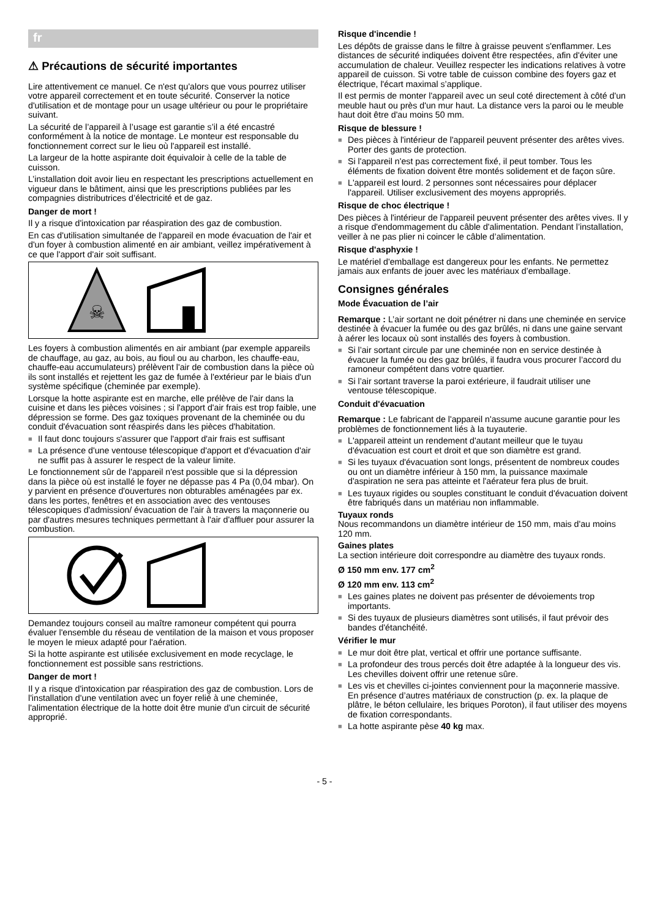fr
⚠ Précautions de sécurité importantes
Lire attentivement ce manuel. Ce n'est qu'alors que vous pourrez utiliser votre appareil correctement et en toute sécurité. Conserver la notice d'utilisation et de montage pour un usage ultérieur ou pour le propriétaire suivant.
La sécurité de l’appareil à l’usage est garantie s’il a été encastré conformément à la notice de montage. Le monteur est responsable du fonctionnement correct sur le lieu où l'appareil est installé.
La largeur de la hotte aspirante doit équivaloir à celle de la table de cuisson.
L’installation doit avoir lieu en respectant les prescriptions actuellement en vigueur dans le bâtiment, ainsi que les prescriptions publiées par les compagnies distributrices d’électricité et de gaz.
Danger de mort !
Il y a risque d'intoxication par réaspiration des gaz de combustion.
En cas d'utilisation simultanée de l'appareil en mode évacuation de l'air et d'un foyer à combustion alimenté en air ambiant, veillez impérativement à ce que l'apport d'air soit suffisant.
☠
Les foyers à combustion alimentés en air ambiant (par exemple appareils de chauffage, au gaz, au bois, au fioul ou au charbon, les chauffe-eau, chauffe-eau accumulateurs) prélèvent l'air de combustion dans la pièce où ils sont installés et rejettent les gaz de fumée à l'extérieur par le biais d'un système spécifique (cheminée par exemple).
Lorsque la hotte aspirante est en marche, elle prélève de l'air dans la cuisine et dans les pièces voisines ; si l'apport d'air frais est trop faible, une dépression se forme. Des gaz toxiques provenant de la cheminée ou du conduit d'évacuation sont réaspirés dans les pièces d'habitation.
■ Il faut donc toujours s'assurer que l'apport d'air frais est suffisant
■ La présence d'une ventouse télescopique d'apport et d'évacuation d'air ne suffit pas à assurer le respect de la valeur limite.
Le fonctionnement sûr de l'appareil n'est possible que si la dépression dans la pièce où est installé le foyer ne dépasse pas 4 Pa (0,04 mbar). On y parvient en présence d'ouvertures non obturables aménagées par ex. dans les portes, fenêtres et en association avec des ventouses télescopiques d'admission/ évacuation de l'air à travers la maçonnerie ou par d'autres mesures techniques permettant à l'air d'affluer pour assurer la combustion.
Demandez toujours conseil au maître ramoneur compétent qui pourra évaluer l'ensemble du réseau de ventilation de la maison et vous proposer le moyen le mieux adapté pour l'aération.
Si la hotte aspirante est utilisée exclusivement en mode recyclage, le fonctionnement est possible sans restrictions.
Danger de mort !
Il y a risque d'intoxication par réaspiration des gaz de combustion. Lors de l'installation d'une ventilation avec un foyer relié à une cheminée, l'alimentation électrique de la hotte doit être munie d'un circuit de sécurité approprié.
Risque d'incendie !
Les dépôts de graisse dans le filtre à graisse peuvent s'enflammer. Les distances de sécurité indiquées doivent être respectées, afin d'éviter une accumulation de chaleur. Veuillez respecter les indications relatives à votre appareil de cuisson. Si votre table de cuisson combine des foyers gaz et électrique, l'écart maximal s’applique.
Il est permis de monter l'appareil avec un seul coté directement à côté d'un meuble haut ou près d'un mur haut. La distance vers la paroi ou le meuble haut doit être d'au moins 50 mm.
Risque de blessure !
■ Des pièces à l'intérieur de l'appareil peuvent présenter des arêtes vives. Porter des gants de protection.
■ Si l'appareil n'est pas correctement fixé, il peut tomber. Tous les éléments de fixation doivent être montés solidement et de façon sûre.
■ L'appareil est lourd. 2 personnes sont nécessaires pour déplacer l'appareil. Utiliser exclusivement des moyens appropriés.
Risque de choc électrique !
Des pièces à l'intérieur de l'appareil peuvent présenter des arêtes vives. Il y a risque d'endommagement du câble d'alimentation. Pendant l’installation, veiller à ne pas plier ni coincer le câble d’alimentation.
Risque d'asphyxie !
Le matériel d'emballage est dangereux pour les enfants. Ne permettez jamais aux enfants de jouer avec les matériaux d’emballage.
Consignes générales
Mode Évacuation de l’air
Remarque : L’air sortant ne doit pénétrer ni dans une cheminée en service destinée à évacuer la fumée ou des gaz brûlés, ni dans une gaine servant à aérer les locaux où sont installés des foyers à combustion.
■ Si l’air sortant circule par une cheminée non en service destinée à évacuer la fumée ou des gaz brûlés, il faudra vous procurer l’accord du ramoneur compétent dans votre quartier.
■ Si l’air sortant traverse la paroi extérieure, il faudrait utiliser une ventouse télescopique.
Conduit d'évacuation
Remarque : Le fabricant de l'appareil n'assume aucune garantie pour les problèmes de fonctionnement liés à la tuyauterie.
■ L'appareil atteint un rendement d'autant meilleur que le tuyau d'évacuation est court et droit et que son diamètre est grand.
■ Si les tuyaux d'évacuation sont longs, présentent de nombreux coudes ou ont un diamètre inférieur à 150 mm, la puissance maximale d'aspiration ne sera pas atteinte et l'aérateur fera plus de bruit.
■ Les tuyaux rigides ou souples constituant le conduit d'évacuation doivent être fabriqués dans un matériau non inflammable.
Tuyaux ronds
Nous recommandons un diamètre intérieur de 150 mm, mais d'au moins 120 mm.
Gaines plates
La section intérieure doit correspondre au diamètre des tuyaux ronds.
Ø 150 mm env. 177 cm<sup>2</sup>
Ø 120 mm env. 113 cm<sup>2</sup>
■ Les gaines plates ne doivent pas présenter de dévoiements trop importants.
■ Si des tuyaux de plusieurs diamètres sont utilisés, il faut prévoir des bandes d'étanchéité.
Vérifier le mur
■ Le mur doit être plat, vertical et offrir une portance suffisante.
■ La profondeur des trous percés doit être adaptée à la longueur des vis. Les chevilles doivent offrir une retenue sûre.
■ Les vis et chevilles ci-jointes conviennent pour la maçonnerie massive. En présence d’autres matériaux de construction (p. ex. la plaque de plâtre, le béton cellulaire, les briques Poroton), il faut utiliser des moyens de fixation correspondants.
■ La hotte aspirante pèse 40 kg max.
- 5 -